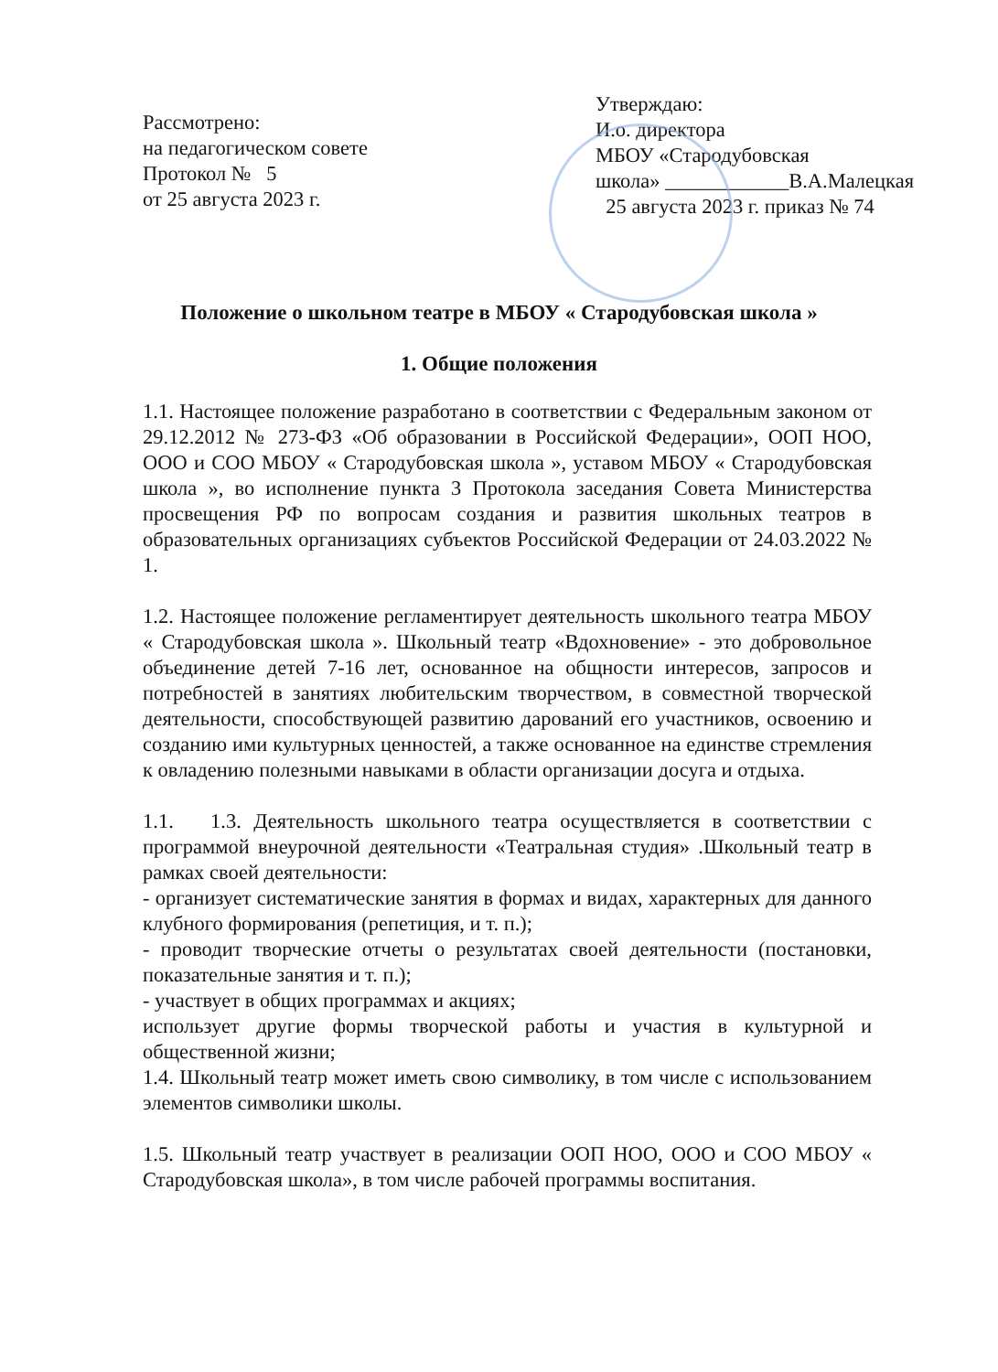Рассмотрено:
на педагогическом совете
Протокол № 5
от 25 августа 2023 г.
Утверждаю:
И.о. директора
МБОУ «Стародубовская
школа» ____________В.А.Малецкая
25 августа 2023 г. приказ № 74
Положение о школьном театре в МБОУ « Стародубовская школа »
1. Общие положения
1.1. Настоящее положение разработано в соответствии с Федеральным законом от 29.12.2012 № 273-ФЗ «Об образовании в Российской Федерации», ООП НОО, ООО и СОО МБОУ « Стародубовская школа », уставом МБОУ « Стародубовская школа », во исполнение пункта 3 Протокола заседания Совета Министерства просвещения РФ по вопросам создания и развития школьных театров в образовательных организациях субъектов Российской Федерации от 24.03.2022 № 1.
1.2. Настоящее положение регламентирует деятельность школьного театра МБОУ « Стародубовская школа ». Школьный театр «Вдохновение» - это добровольное объединение детей 7-16 лет, основанное на общности интересов, запросов и потребностей в занятиях любительским творчеством, в совместной творческой деятельности, способствующей развитию дарований его участников, освоению и созданию ими культурных ценностей, а также основанное на единстве стремления к овладению полезными навыками в области организации досуга и отдыха.
1.1. 1.3. Деятельность школьного театра осуществляется в соответствии с программой внеурочной деятельности «Театральная студия» .Школьный театр в рамках своей деятельности:
- организует систематические занятия в формах и видах, характерных для данного клубного формирования (репетиция, и т. п.);
- проводит творческие отчеты о результатах своей деятельности (постановки, показательные занятия и т. п.);
- участвует в общих программах и акциях;
использует другие формы творческой работы и участия в культурной и общественной жизни;
1.4. Школьный театр может иметь свою символику, в том числе с использованием элементов символики школы.
1.5. Школьный театр участвует в реализации ООП НОО, ООО и СОО МБОУ « Стародубовская школа», в том числе рабочей программы воспитания.